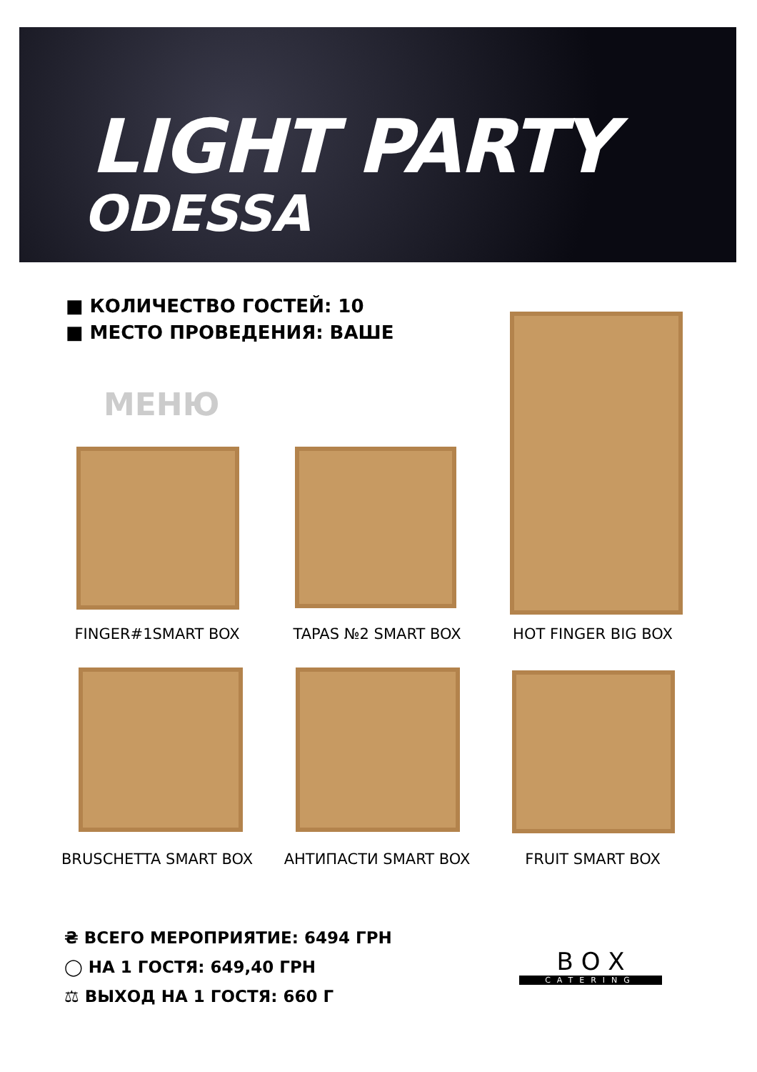LIGHT PARTY
ODESSA
■ КОЛИЧЕСТВО ГОСТЕЙ: 10
■ МЕСТО ПРОВЕДЕНИЯ: ВАШЕ
МЕНЮ
FINGER#1SMART BOX TAPAS №2 SMART BOX HOT FINGER BIG BOX
BRUSCHETTA SMART BOX АНТИПАСТИ SMART BOX FRUIT SMART BOX
₴ ВСЕГО МЕРОПРИЯТИЕ: 6494 ГРН
◯ НА 1 ГОСТЯ: 649,40 ГРН
⚖ ВЫХОД НА 1 ГОСТЯ: 660 Г
B O X
CATERING